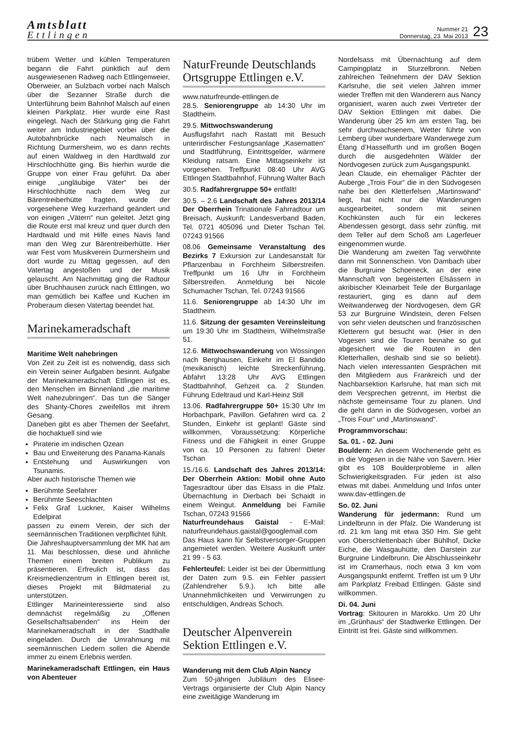Amtsblatt
Ettlingen
Nummer 21
Donnerstag, 23. Mai 2013
23
trübem Wetter und kühlen Temperaturen begann die Fahrt pünktlich auf dem ausgewiesenen Radweg nach Ettlingenweier, Oberweier, an Sulzbach vorbei nach Malsch über die Sezanner Straße durch die Unterführung beim Bahnhof Malsch auf einen kleinen Parkplatz. Hier wurde eine Rast eingelegt. Nach der Stärkung ging die Fahrt weiter am Industriegebiet vorbei über die Autobahnbrücke nach Neumalsch in Richtung Durmersheim, wo es dann rechts auf einen Waldweg in den Hardtwald zur Hirschlochhütte ging. Bis hierhin wurde die Gruppe von einer Frau geführt. Da aber einige „ungläubige Väter“ bei der Hirschlochhütte nach dem Weg zur Bärentreiberhütte fragten, wurde der vorgesehene Weg kurzerhand geändert und von einigen „Vätern“ nun geleitet. Jetzt ging die Route erst mal kreuz und quer durch den Hardtwald und mit Hilfe eines Navis fand man den Weg zur Bärentreiberhütte. Hier war Fest vom Musikverein Durmersheim und dort wurde zu Mittag gegessen, auf den Vatertag angestoßen und der Musik gelauscht. Am Nachmittag ging die Radtour über Bruchhausen zurück nach Ettlingen, wo man gemütlich bei Kaffee und Kuchen im Proberaum diesen Vatertag beendet hat.
Marinekameradschaft
Maritime Welt nahebringen
Von Zeit zu Zeit ist es notwendig, dass sich ein Verein seiner Aufgaben besinnt. Aufgabe der Marinekameradschaft Ettlingen ist es, den Menschen im Binnenland „die maritime Welt nahezubringen“. Das tun die Sänger des Shanty-Chores zweifellos mit ihrem Gesang.
Daneben gibt es aber Themen der Seefahrt, die hochaktuell sind wie
Piraterie im indischen Ozean
Bau und Erweiterung des Panama-Kanals
Entstehung und Auswirkungen von Tsunamis.
Aber auch historische Themen wie
Berühmte Seefahrer
Berühmte Seeschlachten
Felix Graf Luckner, Kaiser Wilhelms Edelpirat
passen zu einem Verein, der sich der seemännischen Traditionen verpflichtet fühlt.
Die Jahreshauptversammlung der MK hat am 11. Mai beschlossen, diese und ähnliche Themen einem breiten Publikum zu präsentieren. Erfreulich ist, dass das Kreismedienzentrum in Ettlingen bereit ist, dieses Projekt mit Bildmaterial zu unterstützen.
Ettlinger Marineinteressierte sind also demnächst regelmäßig zu „Offenen Gesellschaftsabenden“ ins Heim der Marinekameradschaft in der Stadthalle eingeladen. Durch die Umrahmung mit seemännischen Liedern sollen die Abende immer zu einem Erlebnis werden.
Marinekameradschaft Ettlingen, ein Haus von Abenteuer
NaturFreunde Deutschlands Ortsgruppe Ettlingen e.V.
www.naturfreunde-ettlingen.de
28.5. Seniorengruppe ab 14:30 Uhr im Stadtheim.
29.5. Mittwochswanderung
Ausflugsfahrt nach Rastatt mit Besuch unterirdischer Festungsanlage „Kasematten“ und Stadtführung, Eintrittsgelder, wärmere Kleidung ratsam. Eine Mittagseinkehr ist vorgesehen. Treffpunkt 08:40 Uhr AVG Ettlingen Stadtbahnhof, Führung Walter Bach
30.5. Radfahrergruppe 50+ entfällt!
30.5. – 2.6 Landschaft des Jahres 2013/14 Der Oberrhein Trinationale Fahrradtour um Breisach, Auskunft: Landesverband Baden, Tel. 0721 405096 und Dieter Tschan Tel. 07243 91566
08.06 Gemeinsame Veranstaltung des Bezirks 7 Exkursion zur Landesanstalt für Pflanzenbau in Forchheim Silberstreifen. Treffpunkt um 16 Uhr in Forchheim Silberstreifen. Anmeldung bei Nicole Schumacher Tschan, Tel. 07243 91566
11.6. Seniorengruppe ab 14:30 Uhr im Stadtheim.
11.6. Sitzung der gesamten Vereinsleitung um 19:30 Uhr im Stadtheim, Wilhelmstraße 51.
12.6. Mittwochswanderung von Wössingen nach Berghausen, Einkehr im El Bandido (mexikanisch) leichte Streckenführung, Abfahrt 13:28 Uhr AVG Ettlingen Stadtbahnhof, Gehzeit ca. 2 Stunden. Führung Edeltraud und Karl-Heinz Still
13.06. Radfahrergruppe 50+ 15:30 Uhr Im Horbachpark, Pavillon. Gefahren wird ca. 2 Stunden, Einkehr ist geplant! Gäste sind willkommen, Voraussetzung: Körperliche Fitness und die Fähigkeit in einer Gruppe von ca. 10 Personen zu fahren! Dieter Tschan
15./16.6. Landschaft des Jahres 2013/14: Der Oberrhein Aktion: Mobil ohne Auto Tagesradtour über das Elsass in die Pfalz. Übernachtung in Dierbach bei Schaidt in einem Weingut. Anmeldung bei Familie Tschan, 07243 91566
Naturfreundehaus Gaistal - E-Mail: naturfreundehaus.gaistal@googlemail.com Das Haus kann für Selbstversorger-Gruppen angemietet werden. Weitere Auskunft unter 21 99 - 5 63.
Fehlerteufel: Leider ist bei der Übermittlung der Daten zum 9.5. ein Fehler passiert (Zahlendreher 5.9.). Ich bitte alle Unannehmlichkeiten und Verwirrungen zu entschuldigen, Andreas Schoch.
Deutscher Alpenverein Sektion Ettlingen e.V.
Wanderung mit dem Club Alpin Nancy
Zum 50-jährigen Jubiläum des Elisee-Vertrags organisierte der Club Alpin Nancy eine zweitägige Wanderung im
Nordelsass mit Übernachtung auf dem Campingplatz in Sturzelbronn. Neben zahlreichen Teilnehmern der DAV Sektion Karlsruhe, die seit vielen Jahren immer wieder Treffen mit den Wanderern aus Nancy organisiert, waren auch zwei Vertreter der DAV Sektion Ettlingen mit dabei. Die Wanderung über 25 km am ersten Tag, bei sehr durchwachsenem, Wetter führte von Lemberg über wunderbare Wanderwege zum Étang d’Hasselfurth und im großen Bogen durch die ausgedehnten Wälder der Nordvogesen zurück zum Ausgangspunkt.
Jean Claude, ein ehemaliger Pächter der Auberge „Trois Four“ die in den Südvogesen nahe bei den Kletterfelsen „Martinswand“ liegt, hat nicht nur die Wanderungen ausgearbeitet, sondern mit seinen Kochkünsten auch für ein leckeres Abendessen gesorgt, dass sehr zünftig, mit dem Teller auf dem Schoß am Lagerfeuer eingenommen wurde.
Die Wanderung am zweiten Tag verwöhnte dann mit Sonnenschein. Von Dambach über die Burgruine Schoeneck, an der eine Mannschaft von begeisterten Elsässern in akribischer Kleinarbeit Teile der Burganlage restauriert, ging es dann auf dem Weitwanderweg der Nordvogesen, dem GR 53 zur Burgruine Windstein, deren Felsen von sehr vielen deutschen und französischen Kletterern gut besucht war. (Hier in den Vogesen sind die Touren beinahe so gut abgesichert wie die Routen in den Kletterhallen, deshalb sind sie so beliebt). Nach vielen interessanten Gesprächen mit den Mitgliedern aus Frankreich und der Nachbarsektion Karlsruhe, hat man sich mit dem Versprechen getrennt, im Herbst die nächste gemeinsame Tour zu planen. Und die geht dann in die Südvogesen, vorbei an „Trois Four“ und „Martinswand“.
Programmvorschau:
Sa. 01. - 02. Juni
Bouldern: An diesem Wochenende geht es in die Vogesen in die Nähe von Savern. Hier gibt es 108 Boulderprobleme in allen Schwierigkeitsgraden. Für jeden ist also etwas mit dabei. Anmeldung und Infos unter www.dav-ettlingen.de
So. 02. Juni
Wanderung für jedermann: Rund um Lindelbrunn in der Pfalz. Die Wanderung ist rd. 21 km lang mit etwa 350 Hm. Sie geht von Oberschlettenbach über Bühlhof, Dicke Eiche, die Wasgauhütte, den Darstein zur Burgruine Lindelbrunn. Die Abschlusseinkehr ist im Cramerhaus, noch etwa 3 km vom Ausgangspunkt entfernt. Treffen ist um 9 Uhr am Parkplatz Freibad Ettlingen. Gäste sind willkommen.
Di. 04. Juni
Vortrag: Skitouren in Marokko. Um 20 Uhr im „Grünhaus“ der Stadtwerke Ettlingen. Der Eintritt ist frei. Gäste sind willkommen.